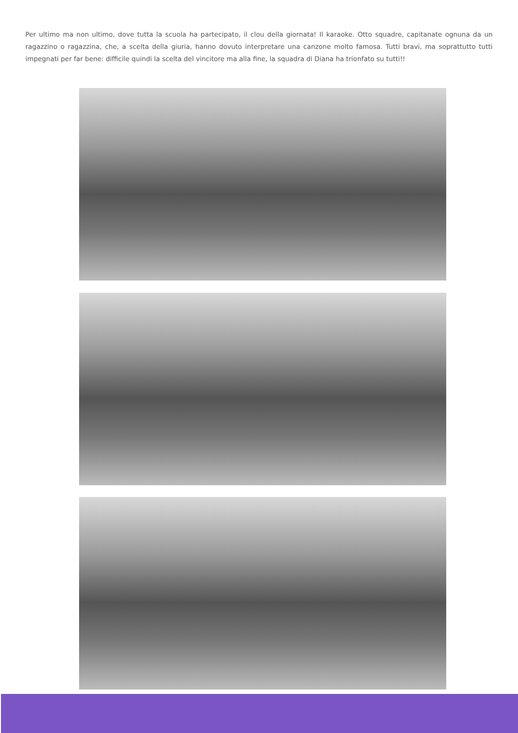Per ultimo ma non ultimo, dove tutta la scuola ha partecipato, il clou della giornata! Il karaoke. Otto squadre, capitanate ognuna da un ragazzino o ragazzina, che, a scelta della giuria, hanno dovuto interpretare una canzone molto famosa. Tutti bravi, ma soprattutto tutti impegnati per far bene: difficile quindi la scelta del vincitore ma alla fine, la squadra di Diana ha trionfato su tutti!!